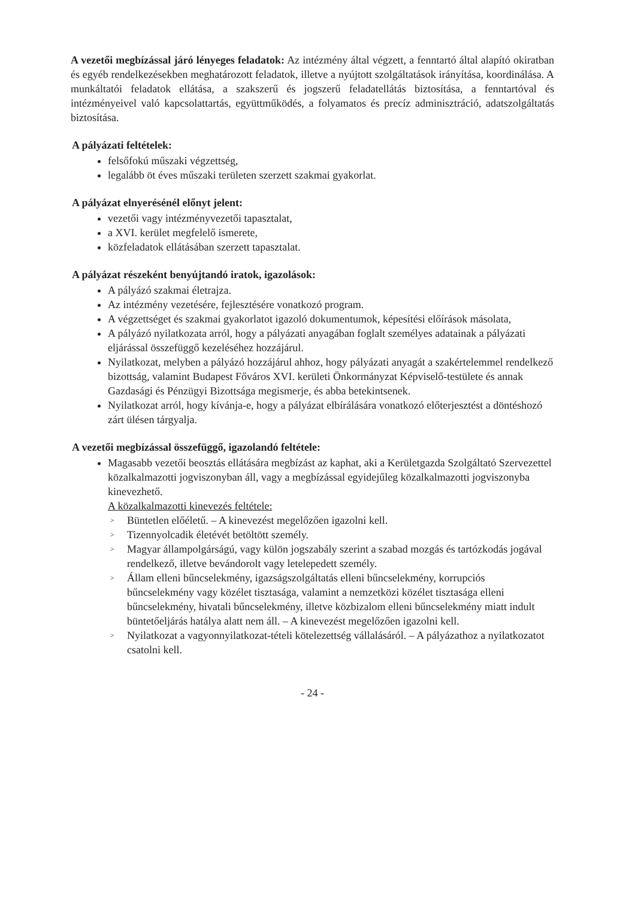A vezetői megbízással járó lényeges feladatok: Az intézmény által végzett, a fenntartó által alapító okiratban és egyéb rendelkezésekben meghatározott feladatok, illetve a nyújtott szolgáltatások irányítása, koordinálása. A munkáltatói feladatok ellátása, a szakszerű és jogszerű feladatellátás biztosítása, a fenntartóval és intézményeivel való kapcsolattartás, együttműködés, a folyamatos és precíz adminisztráció, adatszolgáltatás biztosítása.
A pályázati feltételek:
felsőfokú műszaki végzettség,
legalább öt éves műszaki területen szerzett szakmai gyakorlat.
A pályázat elnyerésénél előnyt jelent:
vezetői vagy intézményvezetői tapasztalat,
a XVI. kerület megfelelő ismerete,
közfeladatok ellátásában szerzett tapasztalat.
A pályázat részeként benyújtandó iratok, igazolások:
A pályázó szakmai életrajza.
Az intézmény vezetésére, fejlesztésére vonatkozó program.
A végzettséget és szakmai gyakorlatot igazoló dokumentumok, képesítési előírások másolata,
A pályázó nyilatkozata arról, hogy a pályázati anyagában foglalt személyes adatainak a pályázati eljárással összefüggő kezeléséhez hozzájárul.
Nyilatkozat, melyben a pályázó hozzájárul ahhoz, hogy pályázati anyagát a szakértelemmel rendelkező bizottság, valamint Budapest Főváros XVI. kerületi Önkormányzat Képviselő-testülete és annak Gazdasági és Pénzügyi Bizottsága megismerje, és abba betekintsenek.
Nyilatkozat arról, hogy kívánja-e, hogy a pályázat elbírálására vonatkozó előterjesztést a döntéshozó zárt ülésen tárgyalja.
A vezetői megbízással összefüggő, igazolandó feltétele:
Magasabb vezetői beosztás ellátására megbízást az kaphat, aki a Kerületgazda Szolgáltató Szervezettel közalkalmazotti jogviszonyban áll, vagy a megbízással egyidejűleg közalkalmazotti jogviszonyba kinevezhető.
A közalkalmazotti kinevezés feltétele:
> Büntetlen előéletű. – A kinevezést megelőzően igazolni kell.
> Tizennyolcadik életévét betöltött személy.
> Magyar állampolgárságú, vagy külön jogszabály szerint a szabad mozgás és tartózkodás jogával rendelkező, illetve bevándorolt vagy letelepedett személy.
> Állam elleni bűncselekmény, igazságszolgáltatás elleni bűncselekmény, korrupciós bűncselekmény vagy közélet tisztasága, valamint a nemzetközi közélet tisztasága elleni bűncselekmény, hivatali bűncselekmény, illetve közbizalom elleni bűncselekmény miatt indult büntetőeljárás hatálya alatt nem áll. – A kinevezést megelőzően igazolni kell.
> Nyilatkozat a vagyonnyilatkozat-tételi kötelezettség vállalásáról. – A pályázathoz a nyilatkozatot csatolni kell.
- 24 -